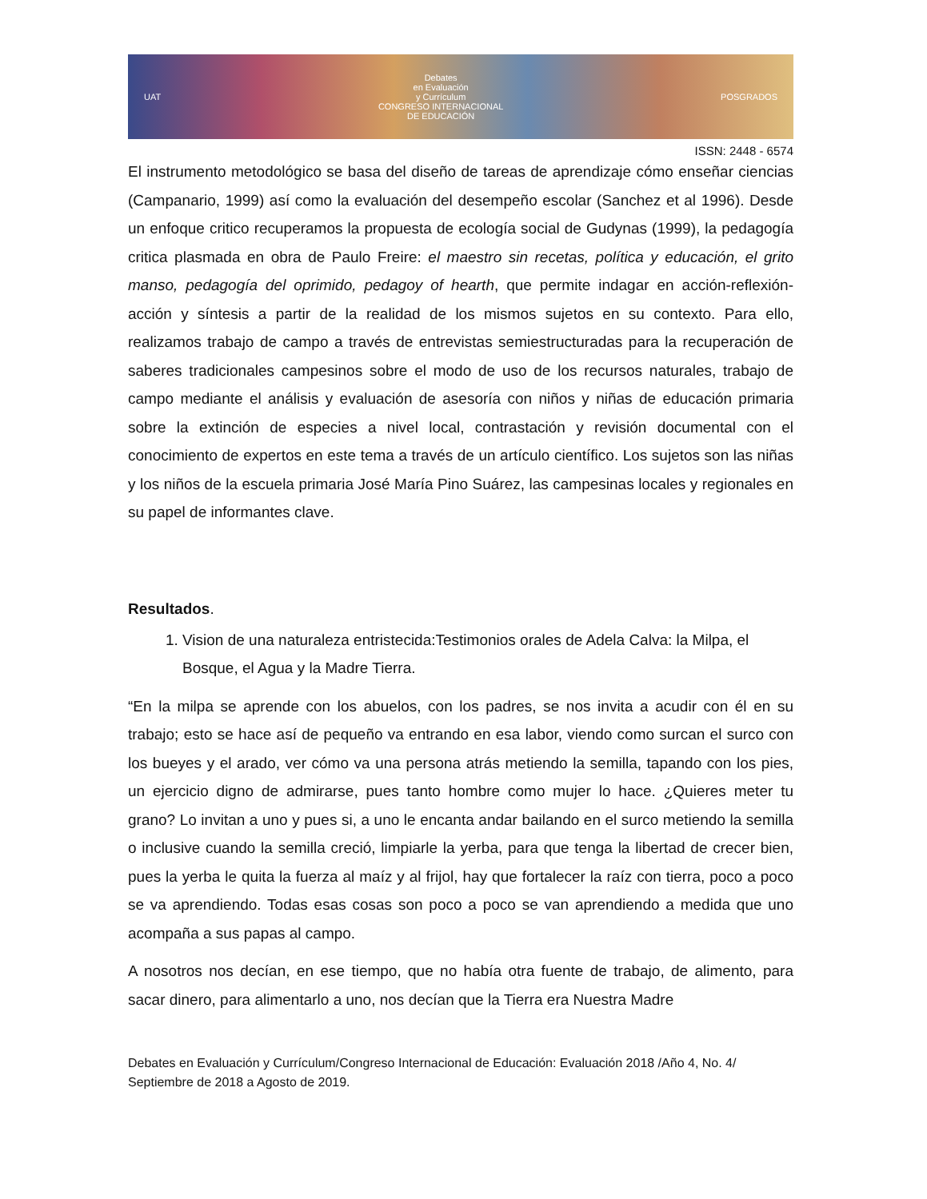UAT
Debates
en Evaluación
y Currículum
CONGRESO INTERNACIONAL
DE EDUCACIÓN
POSGRADOS
ISSN: 2448 - 6574
El instrumento metodológico se basa del diseño de tareas de aprendizaje cómo enseñar ciencias (Campanario, 1999) así como la evaluación del desempeño escolar (Sanchez et al 1996). Desde un enfoque critico recuperamos la propuesta de ecología social de Gudynas (1999), la pedagogía critica plasmada en obra de Paulo Freire: el maestro sin recetas, política y educación, el grito manso, pedagogía del oprimido, pedagoy of hearth, que permite indagar en acción-reflexión-acción y síntesis a partir de la realidad de los mismos sujetos en su contexto. Para ello, realizamos trabajo de campo a través de entrevistas semiestructuradas para la recuperación de saberes tradicionales campesinos sobre el modo de uso de los recursos naturales, trabajo de campo mediante el análisis y evaluación de asesoría con niños y niñas de educación primaria sobre la extinción de especies a nivel local, contrastación y revisión documental con el conocimiento de expertos en este tema a través de un artículo científico. Los sujetos son las niñas y los niños de la escuela primaria José María Pino Suárez, las campesinas locales y regionales en su papel de informantes clave.
Resultados.
1. Vision de una naturaleza entristecida:Testimonios orales de Adela Calva: la Milpa, el Bosque, el Agua y la Madre Tierra.
“En la milpa se aprende con los abuelos, con los padres, se nos invita a acudir con él en su trabajo; esto se hace así de pequeño va entrando en esa labor, viendo como surcan el surco con los bueyes y el arado, ver cómo va una persona atrás metiendo la semilla, tapando con los pies, un ejercicio digno de admirarse, pues tanto hombre como mujer lo hace. ¿Quieres meter tu grano? Lo invitan a uno y pues si, a uno le encanta andar bailando en el surco metiendo la semilla o inclusive cuando la semilla creció, limpiarle la yerba, para que tenga la libertad de crecer bien, pues la yerba le quita la fuerza al maíz y al frijol, hay que fortalecer la raíz con tierra, poco a poco se va aprendiendo. Todas esas cosas son poco a poco se van aprendiendo a medida que uno acompaña a sus papas al campo.
A nosotros nos decían, en ese tiempo, que no había otra fuente de trabajo, de alimento, para sacar dinero, para alimentarlo a uno, nos decían que la Tierra era Nuestra Madre
Debates en Evaluación y Currículum/Congreso Internacional de Educación: Evaluación 2018 /Año 4, No. 4/ Septiembre de 2018 a Agosto de 2019.